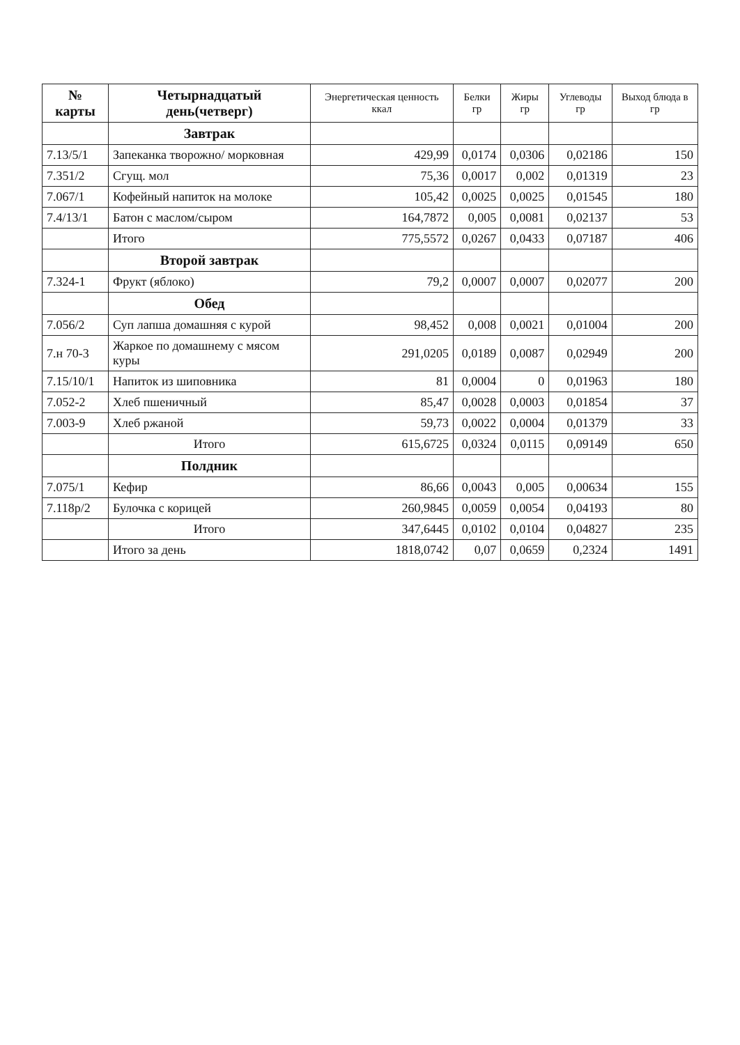| № карты | Четырнадцатый день(четверг) | Энергетическая ценность ккал | Белки гр | Жиры гр | Углеводы гр | Выход блюда в гр |
| --- | --- | --- | --- | --- | --- | --- |
| | Завтрак | | | | | |
| 7.13/5/1 | Запеканка творожно/ морковная | 429,99 | 0,0174 | 0,0306 | 0,02186 | 150 |
| 7.351/2 | Сгущ. мол | 75,36 | 0,0017 | 0,002 | 0,01319 | 23 |
| 7.067/1 | Кофейный напиток на молоке | 105,42 | 0,0025 | 0,0025 | 0,01545 | 180 |
| 7.4/13/1 | Батон с маслом/сыром | 164,7872 | 0,005 | 0,0081 | 0,02137 | 53 |
| | Итого | 775,5572 | 0,0267 | 0,0433 | 0,07187 | 406 |
| | Второй завтрак | | | | | |
| 7.324-1 | Фрукт (яблоко) | 79,2 | 0,0007 | 0,0007 | 0,02077 | 200 |
| | Обед | | | | | |
| 7.056/2 | Суп лапша домашняя с курой | 98,452 | 0,008 | 0,0021 | 0,01004 | 200 |
| 7.н 70-3 | Жаркое по домашнему с мясом куры | 291,0205 | 0,0189 | 0,0087 | 0,02949 | 200 |
| 7.15/10/1 | Напиток из шиповника | 81 | 0,0004 | 0 | 0,01963 | 180 |
| 7.052-2 | Хлеб пшеничный | 85,47 | 0,0028 | 0,0003 | 0,01854 | 37 |
| 7.003-9 | Хлеб ржаной | 59,73 | 0,0022 | 0,0004 | 0,01379 | 33 |
| | Итого | 615,6725 | 0,0324 | 0,0115 | 0,09149 | 650 |
| | Полдник | | | | | |
| 7.075/1 | Кефир | 86,66 | 0,0043 | 0,005 | 0,00634 | 155 |
| 7.118р/2 | Булочка с корицей | 260,9845 | 0,0059 | 0,0054 | 0,04193 | 80 |
| | Итого | 347,6445 | 0,0102 | 0,0104 | 0,04827 | 235 |
| | Итого за день | 1818,0742 | 0,07 | 0,0659 | 0,2324 | 1491 |